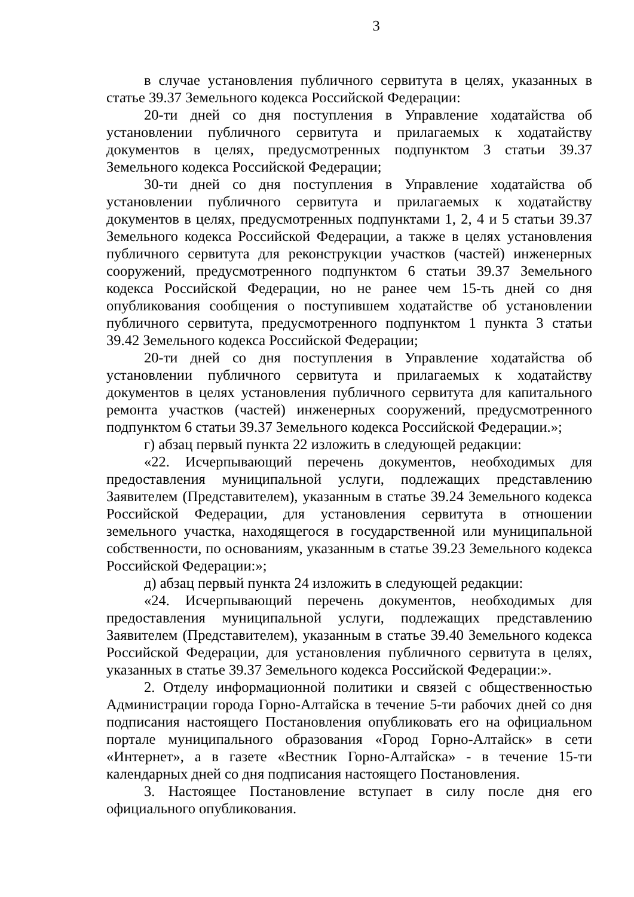3
в случае установления публичного сервитута в целях, указанных в статье 39.37 Земельного кодекса Российской Федерации:
20-ти дней со дня поступления в Управление ходатайства об установлении публичного сервитута и прилагаемых к ходатайству документов в целях, предусмотренных подпунктом 3 статьи 39.37 Земельного кодекса Российской Федерации;
30-ти дней со дня поступления в Управление ходатайства об установлении публичного сервитута и прилагаемых к ходатайству документов в целях, предусмотренных подпунктами 1, 2, 4 и 5 статьи 39.37 Земельного кодекса Российской Федерации, а также в целях установления публичного сервитута для реконструкции участков (частей) инженерных сооружений, предусмотренного подпунктом 6 статьи 39.37 Земельного кодекса Российской Федерации, но не ранее чем 15-ть дней со дня опубликования сообщения о поступившем ходатайстве об установлении публичного сервитута, предусмотренного подпунктом 1 пункта 3 статьи 39.42 Земельного кодекса Российской Федерации;
20-ти дней со дня поступления в Управление ходатайства об установлении публичного сервитута и прилагаемых к ходатайству документов в целях установления публичного сервитута для капитального ремонта участков (частей) инженерных сооружений, предусмотренного подпунктом 6 статьи 39.37 Земельного кодекса Российской Федерации.»;
г) абзац первый пункта 22 изложить в следующей редакции:
«22. Исчерпывающий перечень документов, необходимых для предоставления муниципальной услуги, подлежащих представлению Заявителем (Представителем), указанным в статье 39.24 Земельного кодекса Российской Федерации, для установления сервитута в отношении земельного участка, находящегося в государственной или муниципальной собственности, по основаниям, указанным в статье 39.23 Земельного кодекса Российской Федерации:»;
д) абзац первый пункта 24 изложить в следующей редакции:
«24. Исчерпывающий перечень документов, необходимых для предоставления муниципальной услуги, подлежащих представлению Заявителем (Представителем), указанным в статье 39.40 Земельного кодекса Российской Федерации, для установления публичного сервитута в целях, указанных в статье 39.37 Земельного кодекса Российской Федерации:».
2. Отделу информационной политики и связей с общественностью Администрации города Горно-Алтайска в течение 5-ти рабочих дней со дня подписания настоящего Постановления опубликовать его на официальном портале муниципального образования «Город Горно-Алтайск» в сети «Интернет», а в газете «Вестник Горно-Алтайска» - в течение 15-ти календарных дней со дня подписания настоящего Постановления.
3. Настоящее Постановление вступает в силу после дня его официального опубликования.